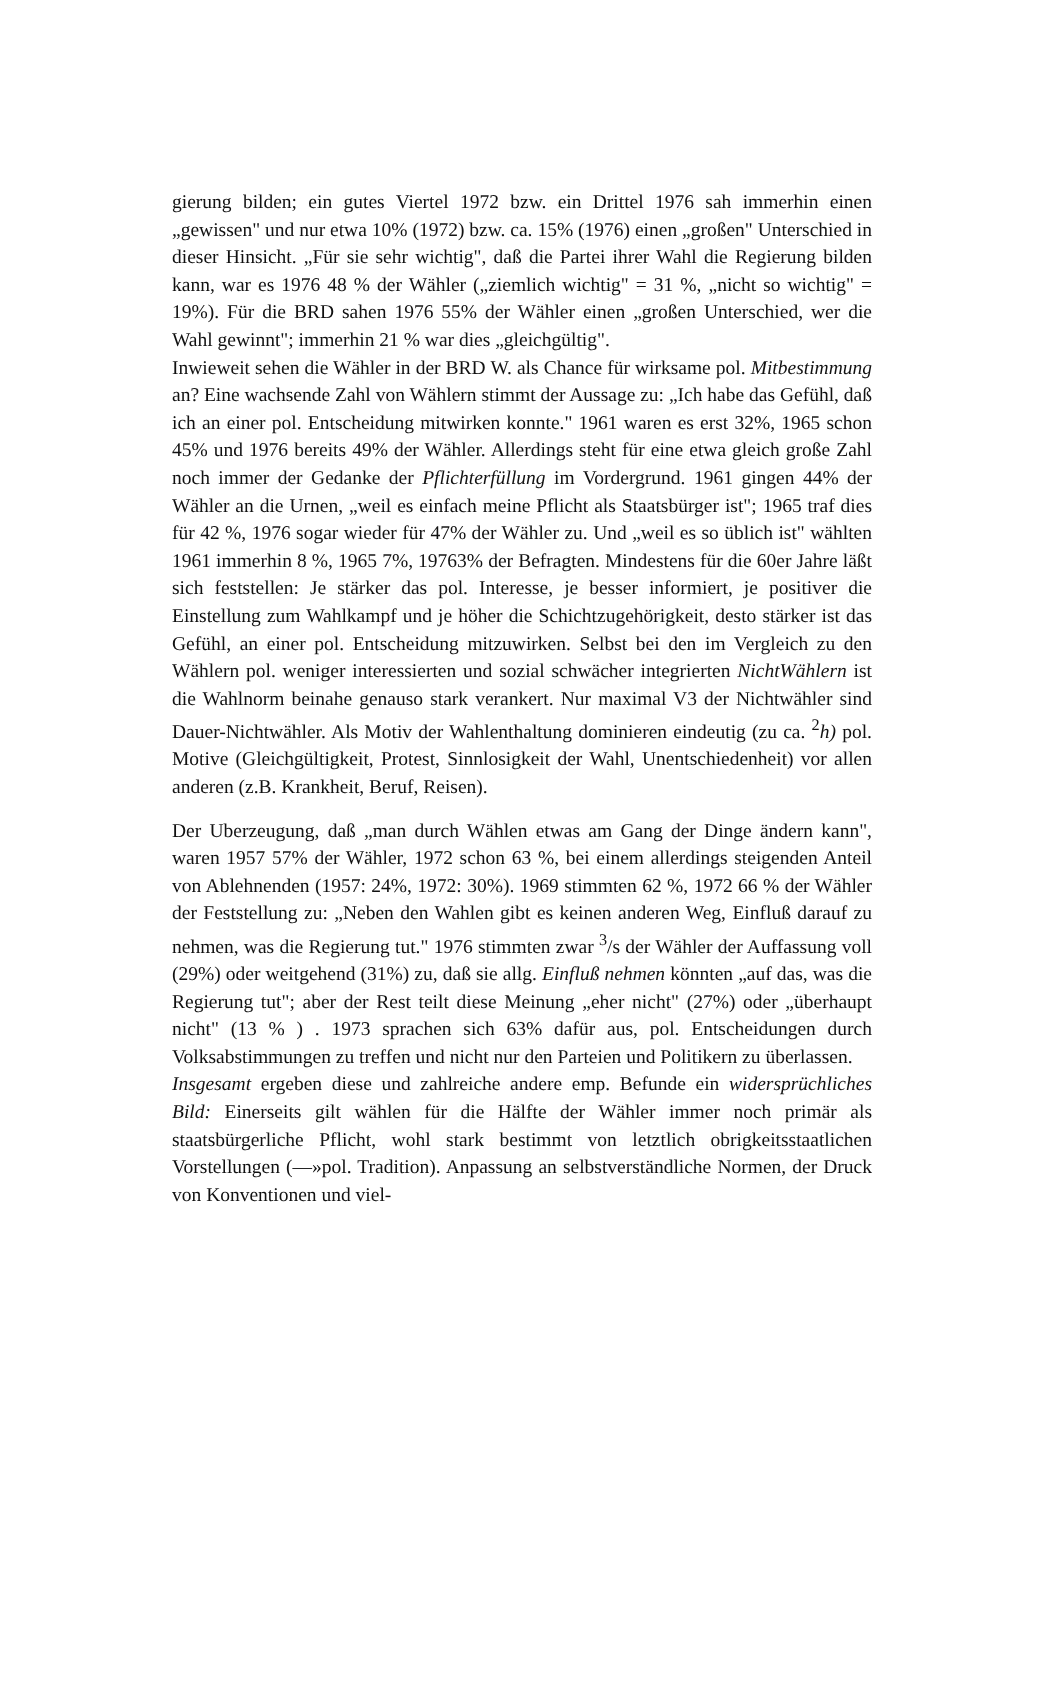gierung bilden; ein gutes Viertel 1972 bzw. ein Drittel 1976 sah immerhin einen „gewissen" und nur etwa 10% (1972) bzw. ca. 15% (1976) einen „großen" Unterschied in dieser Hinsicht. „Für sie sehr wichtig", daß die Partei ihrer Wahl die Regierung bilden kann, war es 1976 48 % der Wähler („ziemlich wichtig" = 31 %, „nicht so wichtig" = 19%). Für die BRD sahen 1976 55% der Wähler einen „großen Unterschied, wer die Wahl gewinnt"; immerhin 21 % war dies „gleichgültig".
Inwieweit sehen die Wähler in der BRD W. als Chance für wirksame pol. Mitbestimmung an? Eine wachsende Zahl von Wählern stimmt der Aussage zu: „Ich habe das Gefühl, daß ich an einer pol. Entscheidung mitwirken konnte." 1961 waren es erst 32%, 1965 schon 45% und 1976 bereits 49% der Wähler. Allerdings steht für eine etwa gleich große Zahl noch immer der Gedanke der Pflichterfüllung im Vordergrund. 1961 gingen 44% der Wähler an die Urnen, „weil es einfach meine Pflicht als Staatsbürger ist"; 1965 traf dies für 42 %, 1976 sogar wieder für 47% der Wähler zu. Und „weil es so üblich ist" wählten 1961 immerhin 8 %, 1965 7%, 19763% der Befragten. Mindestens für die 60er Jahre läßt sich feststellen: Je stärker das pol. Interesse, je besser informiert, je positiver die Einstellung zum Wahlkampf und je höher die Schichtzugehörigkeit, desto stärker ist das Gefühl, an einer pol. Entscheidung mitzuwirken. Selbst bei den im Vergleich zu den Wählern pol. weniger interessierten und sozial schwächer integrierten NichtWählern ist die Wahlnorm beinahe genauso stark verankert. Nur maximal V3 der Nichtwähler sind Dauer-Nichtwähler. Als Motiv der Wahlenthaltung dominieren eindeutig (zu ca. <sup>2</sup>h) pol. Motive (Gleichgültigkeit, Protest, Sinnlosigkeit der Wahl, Unentschiedenheit) vor allen anderen (z.B. Krankheit, Beruf, Reisen).
Der Uberzeugung, daß „man durch Wählen etwas am Gang der Dinge ändern kann", waren 1957 57% der Wähler, 1972 schon 63 %, bei einem allerdings steigenden Anteil von Ablehnenden (1957: 24%, 1972: 30%). 1969 stimmten 62 %, 1972 66 % der Wähler der Feststellung zu: „Neben den Wahlen gibt es keinen anderen Weg, Einfluß darauf zu nehmen, was die Regierung tut." 1976 stimmten zwar <sup>3</sup>/s der Wähler der Auffassung voll (29%) oder weitgehend (31%) zu, daß sie allg. Einfluß nehmen könnten „auf das, was die Regierung tut"; aber der Rest teilt diese Meinung „eher nicht" (27%) oder „überhaupt nicht" (13 % ) . 1973 sprachen sich 63% dafür aus, pol. Entscheidungen durch Volksabstimmungen zu treffen und nicht nur den Parteien und Politikern zu überlassen.
Insgesamt ergeben diese und zahlreiche andere emp. Befunde ein widersprüchliches Bild: Einerseits gilt wählen für die Hälfte der Wähler immer noch primär als staatsbürgerliche Pflicht, wohl stark bestimmt von letztlich obrigkeitsstaatlichen Vorstellungen (—»pol. Tradition). Anpassung an selbstverständliche Normen, der Druck von Konventionen und viel-